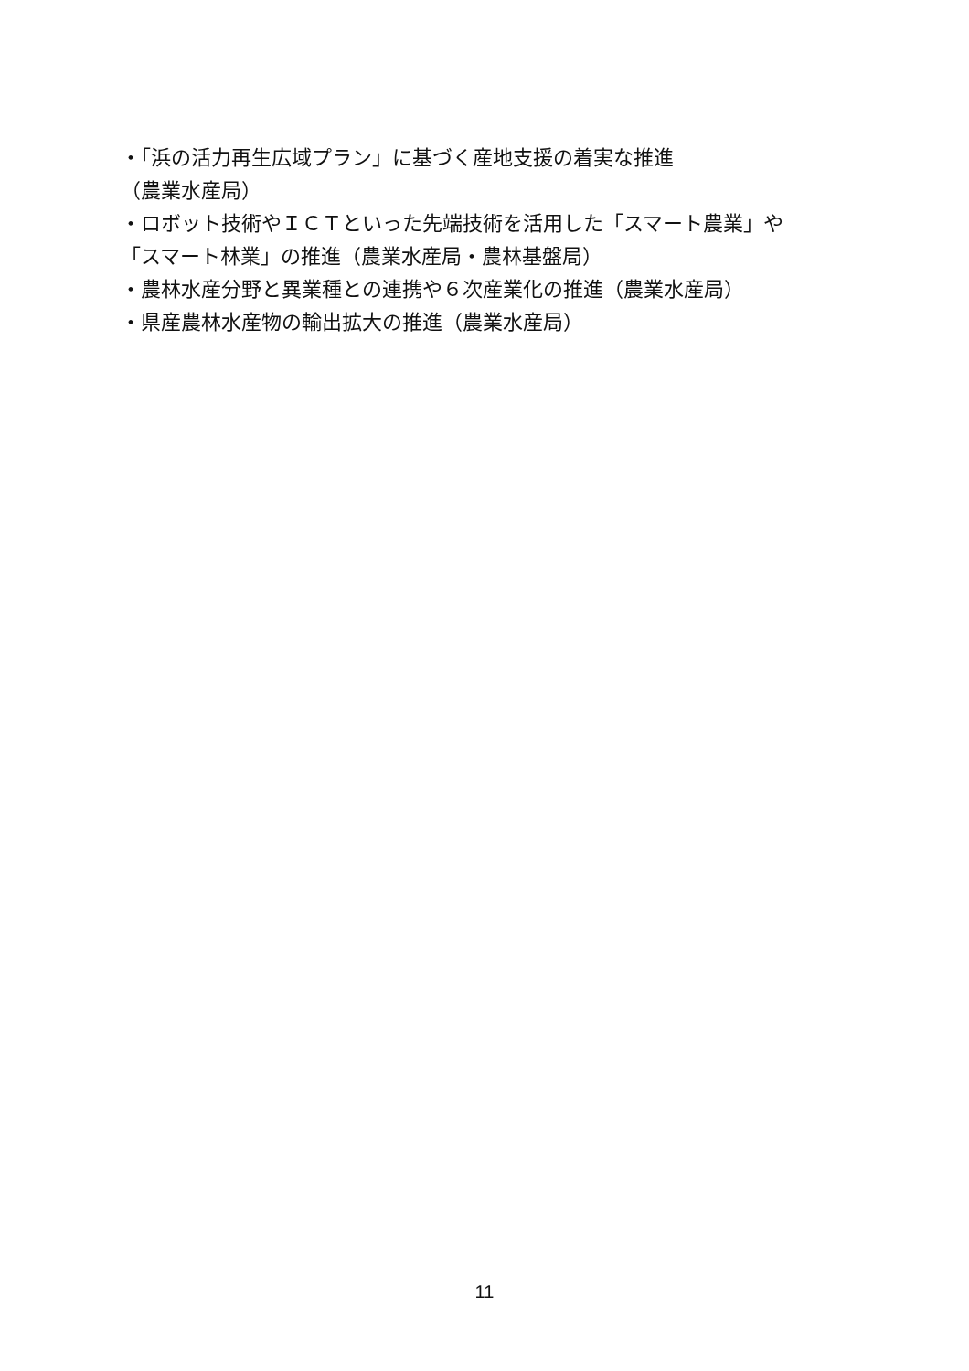・「浜の活力再生広域プラン」に基づく産地支援の着実な推進
（農業水産局）
・ロボット技術やＩＣＴといった先端技術を活用した「スマート農業」や
「スマート林業」の推進（農業水産局・農林基盤局）
・農林水産分野と異業種との連携や６次産業化の推進（農業水産局）
・県産農林水産物の輸出拡大の推進（農業水産局）
11